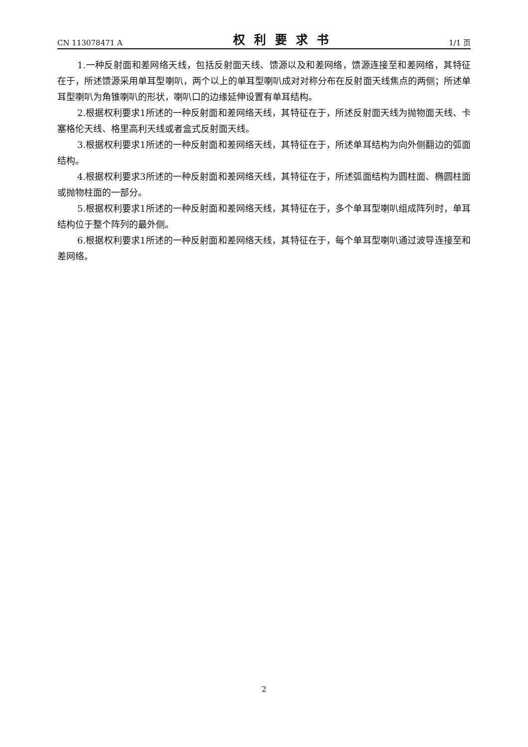CN 113078471 A 权利要求书 1/1 页
1.一种反射面和差网络天线，包括反射面天线、馈源以及和差网络，馈源连接至和差网络，其特征在于，所述馈源采用单耳型喇叭，两个以上的单耳型喇叭成对对称分布在反射面天线焦点的两侧；所述单耳型喇叭为角锥喇叭的形状，喇叭口的边缘延伸设置有单耳结构。
2.根据权利要求1所述的一种反射面和差网络天线，其特征在于，所述反射面天线为抛物面天线、卡塞格伦天线、格里高利天线或者盒式反射面天线。
3.根据权利要求1所述的一种反射面和差网络天线，其特征在于，所述单耳结构为向外侧翻边的弧面结构。
4.根据权利要求3所述的一种反射面和差网络天线，其特征在于，所述弧面结构为圆柱面、椭圆柱面或抛物柱面的一部分。
5.根据权利要求1所述的一种反射面和差网络天线，其特征在于，多个单耳型喇叭组成阵列时，单耳结构位于整个阵列的最外侧。
6.根据权利要求1所述的一种反射面和差网络天线，其特征在于，每个单耳型喇叭通过波导连接至和差网络。
2